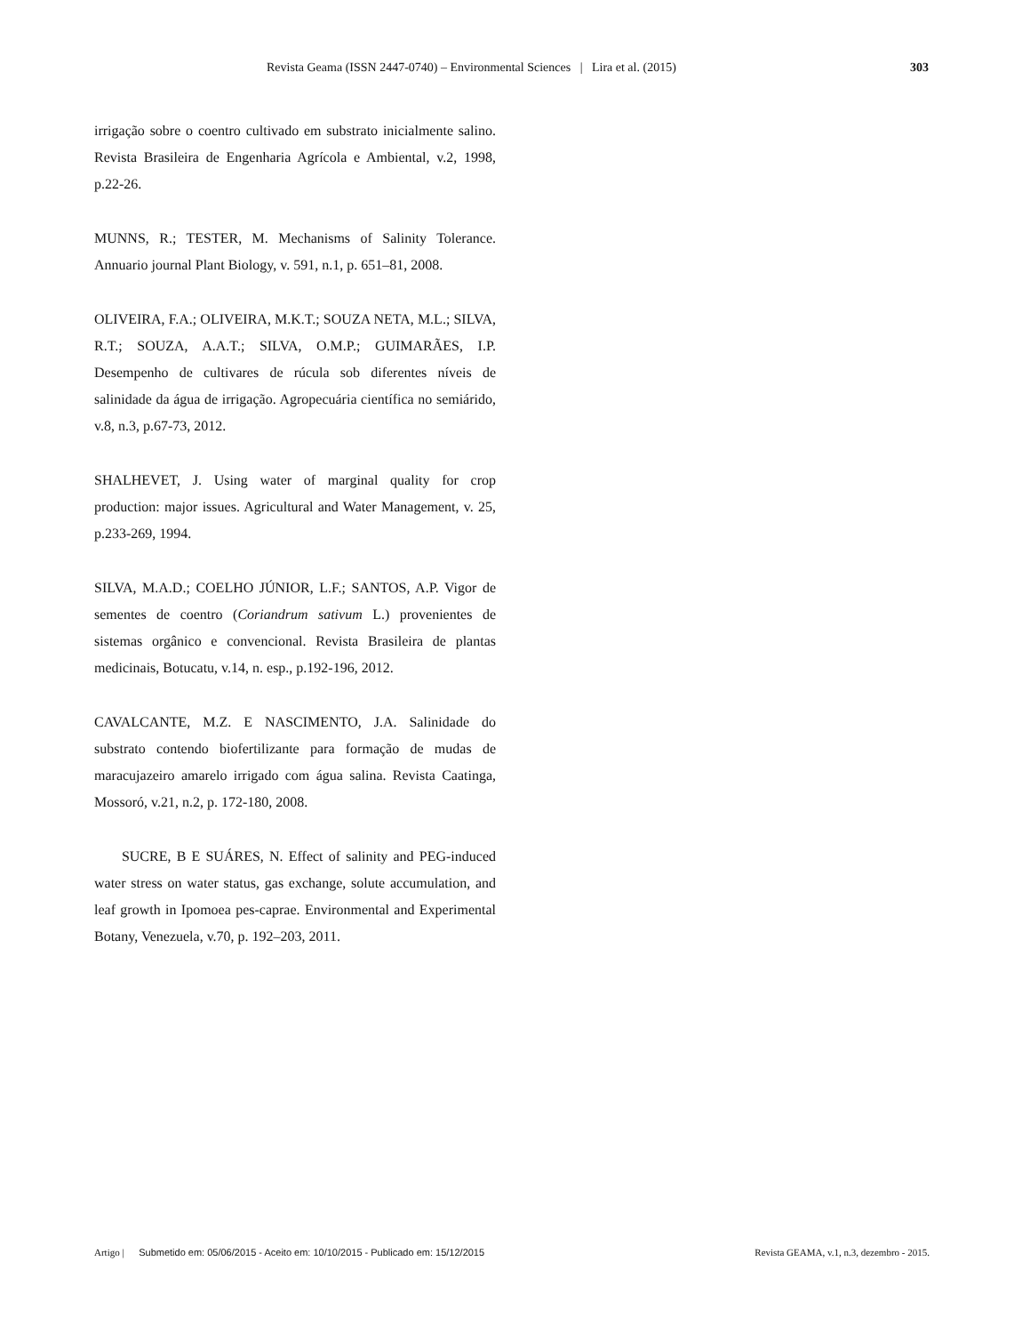Revista Geama (ISSN 2447-0740) – Environmental Sciences | Lira et al. (2015) 303
irrigação sobre o coentro cultivado em substrato inicialmente salino. Revista Brasileira de Engenharia Agrícola e Ambiental, v.2, 1998, p.22-26.
MUNNS, R.; TESTER, M. Mechanisms of Salinity Tolerance. Annuario journal Plant Biology, v. 591, n.1, p. 651–81, 2008.
OLIVEIRA, F.A.; OLIVEIRA, M.K.T.; SOUZA NETA, M.L.; SILVA, R.T.; SOUZA, A.A.T.; SILVA, O.M.P.; GUIMARÃES, I.P. Desempenho de cultivares de rúcula sob diferentes níveis de salinidade da água de irrigação. Agropecuária científica no semiárido, v.8, n.3, p.67-73, 2012.
SHALHEVET, J. Using water of marginal quality for crop production: major issues. Agricultural and Water Management, v. 25, p.233-269, 1994.
SILVA, M.A.D.; COELHO JÚNIOR, L.F.; SANTOS, A.P. Vigor de sementes de coentro (Coriandrum sativum L.) provenientes de sistemas orgânico e convencional. Revista Brasileira de plantas medicinais, Botucatu, v.14, n. esp., p.192-196, 2012.
CAVALCANTE, M.Z. E NASCIMENTO, J.A. Salinidade do substrato contendo biofertilizante para formação de mudas de maracujazeiro amarelo irrigado com água salina. Revista Caatinga, Mossoró, v.21, n.2, p. 172-180, 2008.
SUCRE, B E SUÁRES, N. Effect of salinity and PEG-induced water stress on water status, gas exchange, solute accumulation, and leaf growth in Ipomoea pes-caprae. Environmental and Experimental Botany, Venezuela, v.70, p. 192–203, 2011.
Artigo | Submetido em: 05/06/2015 - Aceito em: 10/10/2015 - Publicado em: 15/12/2015 Revista GEAMA, v.1, n.3, dezembro - 2015.